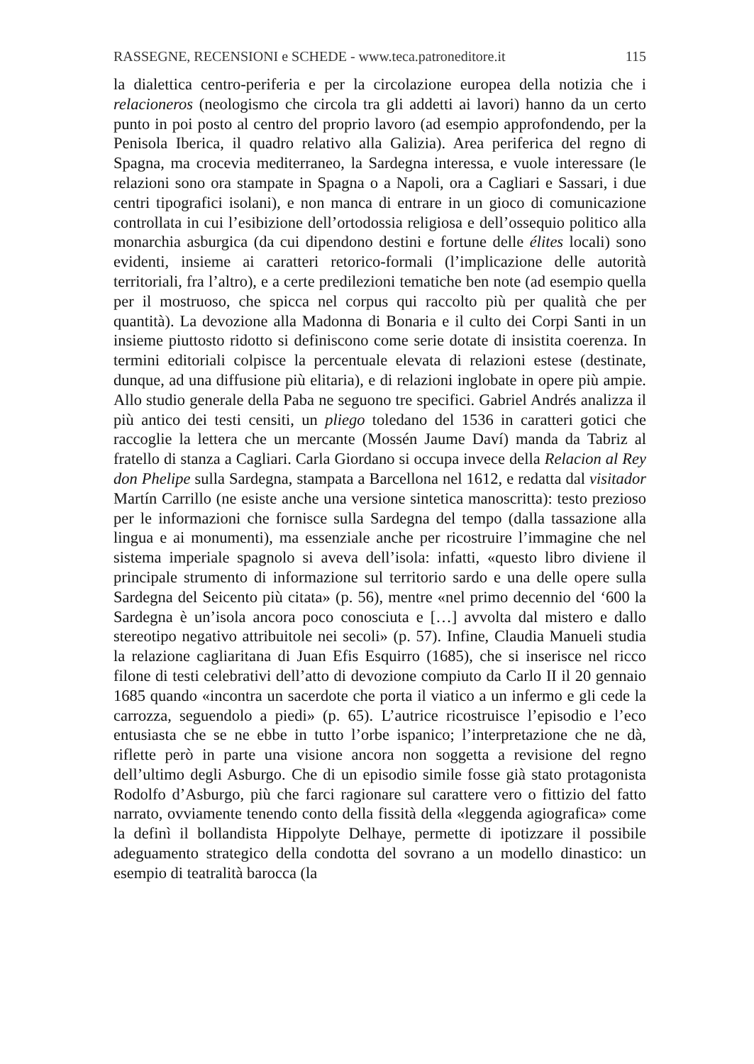RASSEGNE, RECENSIONI e SCHEDE - www.teca.patroneditore.it 115
la dialettica centro-periferia e per la circolazione europea della notizia che i relacioneros (neologismo che circola tra gli addetti ai lavori) hanno da un certo punto in poi posto al centro del proprio lavoro (ad esempio approfondendo, per la Penisola Iberica, il quadro relativo alla Galizia). Area periferica del regno di Spagna, ma crocevia mediterraneo, la Sardegna interessa, e vuole interessare (le relazioni sono ora stampate in Spagna o a Napoli, ora a Cagliari e Sassari, i due centri tipografici isolani), e non manca di entrare in un gioco di comunicazione controllata in cui l’esibizione dell’ortodossia religiosa e dell’ossequio politico alla monarchia asburgica (da cui dipendono destini e fortune delle élites locali) sono evidenti, insieme ai caratteri retorico-formali (l’implicazione delle autorità territoriali, fra l’altro), e a certe predilezioni tematiche ben note (ad esempio quella per il mostruoso, che spicca nel corpus qui raccolto più per qualità che per quantità). La devozione alla Madonna di Bonaria e il culto dei Corpi Santi in un insieme piuttosto ridotto si definiscono come serie dotate di insistita coerenza. In termini editoriali colpisce la percentuale elevata di relazioni estese (destinate, dunque, ad una diffusione più elitaria), e di relazioni inglobate in opere più ampie. Allo studio generale della Paba ne seguono tre specifici. Gabriel Andrés analizza il più antico dei testi censiti, un pliego toledano del 1536 in caratteri gotici che raccoglie la lettera che un mercante (Mossén Jaume Daví) manda da Tabriz al fratello di stanza a Cagliari. Carla Giordano si occupa invece della Relacion al Rey don Phelipe sulla Sardegna, stampata a Barcellona nel 1612, e redatta dal visitador Martín Carrillo (ne esiste anche una versione sintetica manoscritta): testo prezioso per le informazioni che fornisce sulla Sardegna del tempo (dalla tassazione alla lingua e ai monumenti), ma essenziale anche per ricostruire l’immagine che nel sistema imperiale spagnolo si aveva dell’isola: infatti, «questo libro diviene il principale strumento di informazione sul territorio sardo e una delle opere sulla Sardegna del Seicento più citata» (p. 56), mentre «nel primo decennio del ‘600 la Sardegna è un’isola ancora poco conosciuta e […] avvolta dal mistero e dallo stereotipo negativo attribuitole nei secoli» (p. 57). Infine, Claudia Manueli studia la relazione cagliaritana di Juan Efis Esquirro (1685), che si inserisce nel ricco filone di testi celebrativi dell’atto di devozione compiuto da Carlo II il 20 gennaio 1685 quando «incontra un sacerdote che porta il viatico a un infermo e gli cede la carrozza, seguendolo a piedi» (p. 65). L’autrice ricostruisce l’episodio e l’eco entusiasta che se ne ebbe in tutto l’orbe ispanico; l’interpretazione che ne dà, riflette però in parte una visione ancora non soggetta a revisione del regno dell’ultimo degli Asburgo. Che di un episodio simile fosse già stato protagonista Rodolfo d’Asburgo, più che farci ragionare sul carattere vero o fittizio del fatto narrato, ovviamente tenendo conto della fissità della «leggenda agiografica» come la definì il bollandista Hippolyte Delhaye, permette di ipotizzare il possibile adeguamento strategico della condotta del sovrano a un modello dinastico: un esempio di teatralità barocca (la